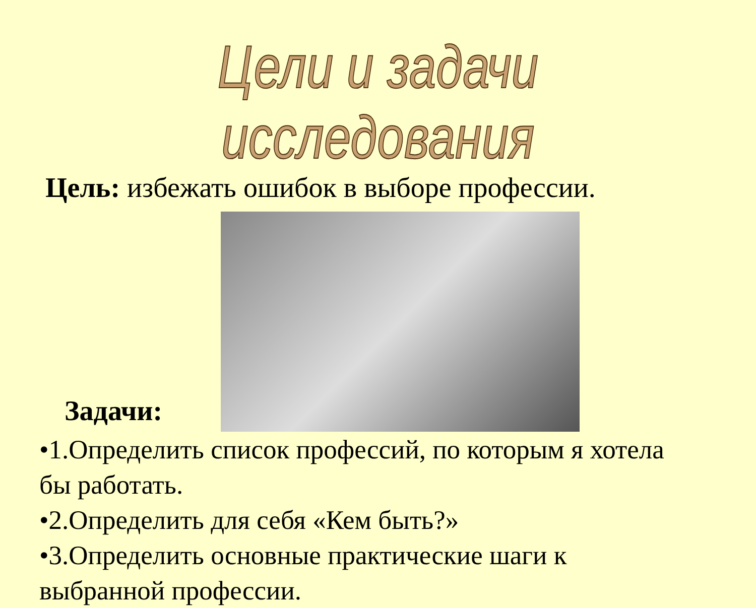Цели и задачи исследования
Цель: избежать ошибок в выборе профессии.
Задачи:
•1.Определить список профессий, по которым я хотела бы работать.
•2.Определить для себя «Кем быть?»
•3.Определить основные практические шаги к выбранной профессии.